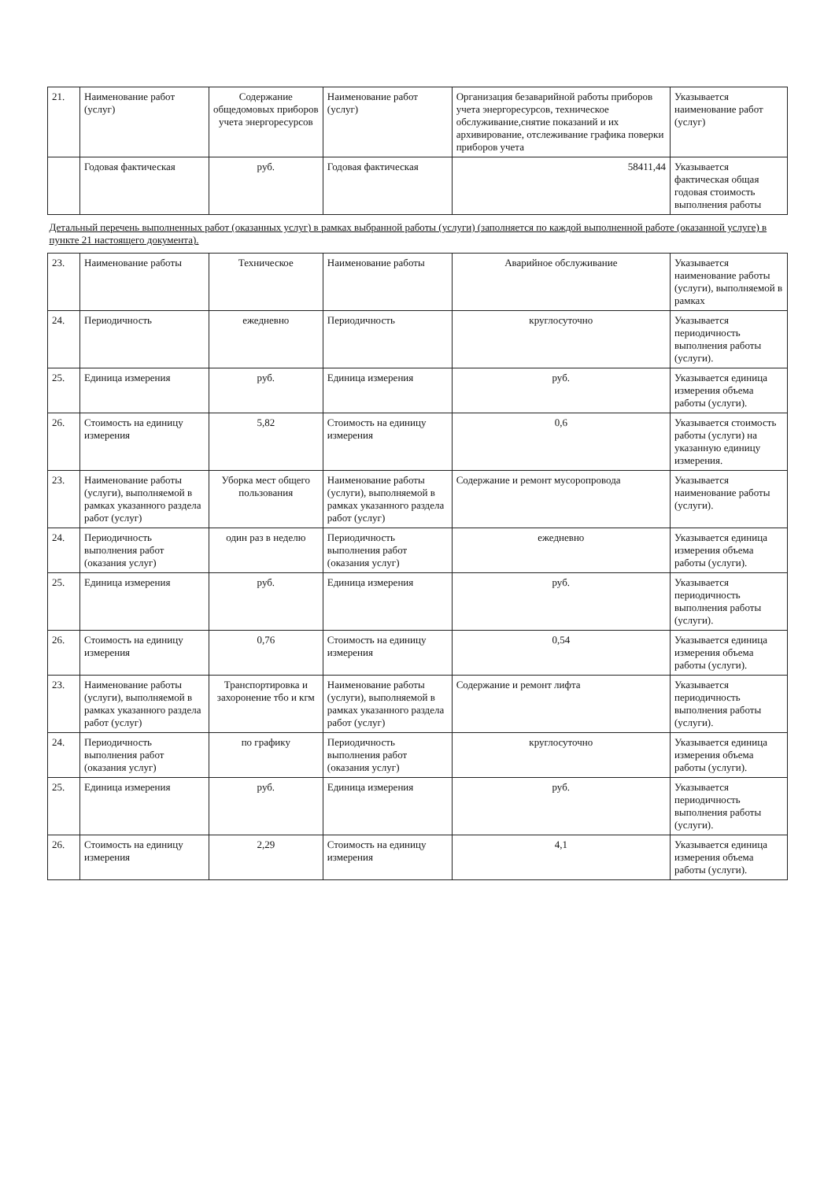| 21. | Наименование работ (услуг) | Содержание общедомовых приборов учета энергоресурсов | Наименование работ (услуг) | Организация безаварийной работы приборов учета энергоресурсов, техническое обслуживание,снятие показаний и их архивирование, отслеживание графика поверки приборов учета | Указывается наименование работ (услуг) |
| | Годовая фактическая | руб. | Годовая фактическая | 58411,44 | Указывается фактическая общая годовая стоимость выполнения работы |
| Детальный перечень выполненных работ (оказанных услуг) в рамках выбранной работы (услуги) (заполняется по каждой выполненной работе (оказанной услуге) в пункте 21 настоящего документа). | | | | | |
| 23. | Наименование работы | Техническое | Наименование работы | Аварийное обслуживание | Указывается наименование работы (услуги), выполняемой в рамках |
| 24. | Периодичность | ежедневно | Периодичность | круглосуточно | Указывается периодичность выполнения работы (услуги). |
| 25. | Единица измерения | руб. | Единица измерения | руб. | Указывается единица измерения объема работы (услуги). |
| 26. | Стоимость на единицу измерения | 5,82 | Стоимость на единицу измерения | 0,6 | Указывается стоимость работы (услуги) на указанную единицу измерения. |
| 23. | Наименование работы (услуги), выполняемой в рамках указанного раздела работ (услуг) | Уборка мест общего пользования | Наименование работы (услуги), выполняемой в рамках указанного раздела работ (услуг) | Содержание и ремонт мусоропровода | Указывается наименование работы (услуги). |
| 24. | Периодичность выполнения работ (оказания услуг) | один раз в неделю | Периодичность выполнения работ (оказания услуг) | ежедневно | Указывается единица измерения объема работы (услуги). |
| 25. | Единица измерения | руб. | Единица измерения | руб. | Указывается периодичность выполнения работы (услуги). |
| 26. | Стоимость на единицу измерения | 0,76 | Стоимость на единицу измерения | 0,54 | Указывается единица измерения объема работы (услуги). |
| 23. | Наименование работы (услуги), выполняемой в рамках указанного раздела работ (услуг) | Транспортировка и захоронение тбо и кгм | Наименование работы (услуги), выполняемой в рамках указанного раздела работ (услуг) | Содержание и ремонт лифта | Указывается периодичность выполнения работы (услуги). |
| 24. | Периодичность выполнения работ (оказания услуг) | по графику | Периодичность выполнения работ (оказания услуг) | круглосуточно | Указывается единица измерения объема работы (услуги). |
| 25. | Единица измерения | руб. | Единица измерения | руб. | Указывается периодичность выполнения работы (услуги). |
| 26. | Стоимость на единицу измерения | 2,29 | Стоимость на единицу измерения | 4,1 | Указывается единица измерения объема работы (услуги). |